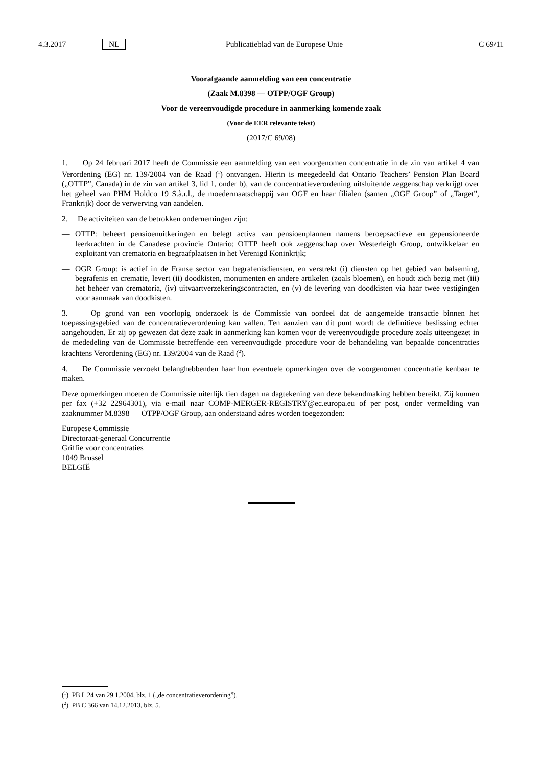4.3.2017 NL Publicatieblad van de Europese Unie C 69/11
Voorafgaande aanmelding van een concentratie
(Zaak M.8398 — OTPP/OGF Group)
Voor de vereenvoudigde procedure in aanmerking komende zaak
(Voor de EER relevante tekst)
(2017/C 69/08)
1. Op 24 februari 2017 heeft de Commissie een aanmelding van een voorgenomen concentratie in de zin van artikel 4 van Verordening (EG) nr. 139/2004 van de Raad (<sup>1</sup>) ontvangen. Hierin is meegedeeld dat Ontario Teachers’ Pension Plan Board („OTTP”, Canada) in de zin van artikel 3, lid 1, onder b), van de concentratieverordening uitsluitende zeggenschap verkrijgt over het geheel van PHM Holdco 19 S.à.r.l., de moedermaatschappij van OGF en haar filialen (samen „OGF Group” of „Target”, Frankrijk) door de verwerving van aandelen.
2. De activiteiten van de betrokken ondernemingen zijn:
— OTTP: beheert pensioenuitkeringen en belegt activa van pensioenplannen namens beroepsactieve en gepensioneerde leerkrachten in de Canadese provincie Ontario; OTTP heeft ook zeggenschap over Westerleigh Group, ontwikkelaar en exploitant van crematoria en begraafplaatsen in het Verenigd Koninkrijk;
— OGR Group: is actief in de Franse sector van begrafenisdiensten, en verstrekt (i) diensten op het gebied van balseming, begrafenis en crematie, levert (ii) doodkisten, monumenten en andere artikelen (zoals bloemen), en houdt zich bezig met (iii) het beheer van crematoria, (iv) uitvaartverzekeringscontracten, en (v) de levering van doodkisten via haar twee vestigingen voor aanmaak van doodkisten.
3. Op grond van een voorlopig onderzoek is de Commissie van oordeel dat de aangemelde transactie binnen het toepassingsgebied van de concentratieverordening kan vallen. Ten aanzien van dit punt wordt de definitieve beslissing echter aangehouden. Er zij op gewezen dat deze zaak in aanmerking kan komen voor de vereenvoudigde procedure zoals uiteengezet in de mededeling van de Commissie betreffende een vereenvoudigde procedure voor de behandeling van bepaalde concentraties krachtens Verordening (EG) nr. 139/2004 van de Raad (<sup>2</sup>).
4. De Commissie verzoekt belanghebbenden haar hun eventuele opmerkingen over de voorgenomen concentratie kenbaar te maken.
Deze opmerkingen moeten de Commissie uiterlijk tien dagen na dagtekening van deze bekendmaking hebben bereikt. Zij kunnen per fax (+32 22964301), via e-mail naar COMP-MERGER-REGISTRY@ec.europa.eu of per post, onder vermelding van zaaknummer M.8398 — OTPP/OGF Group, aan onderstaand adres worden toegezonden:
Europese Commissie
Directoraat-generaal Concurrentie
Griffie voor concentraties
1049 Brussel
BELGIË
(<sup>1</sup>) PB L 24 van 29.1.2004, blz. 1 („de concentratieverordening”).
(<sup>2</sup>) PB C 366 van 14.12.2013, blz. 5.